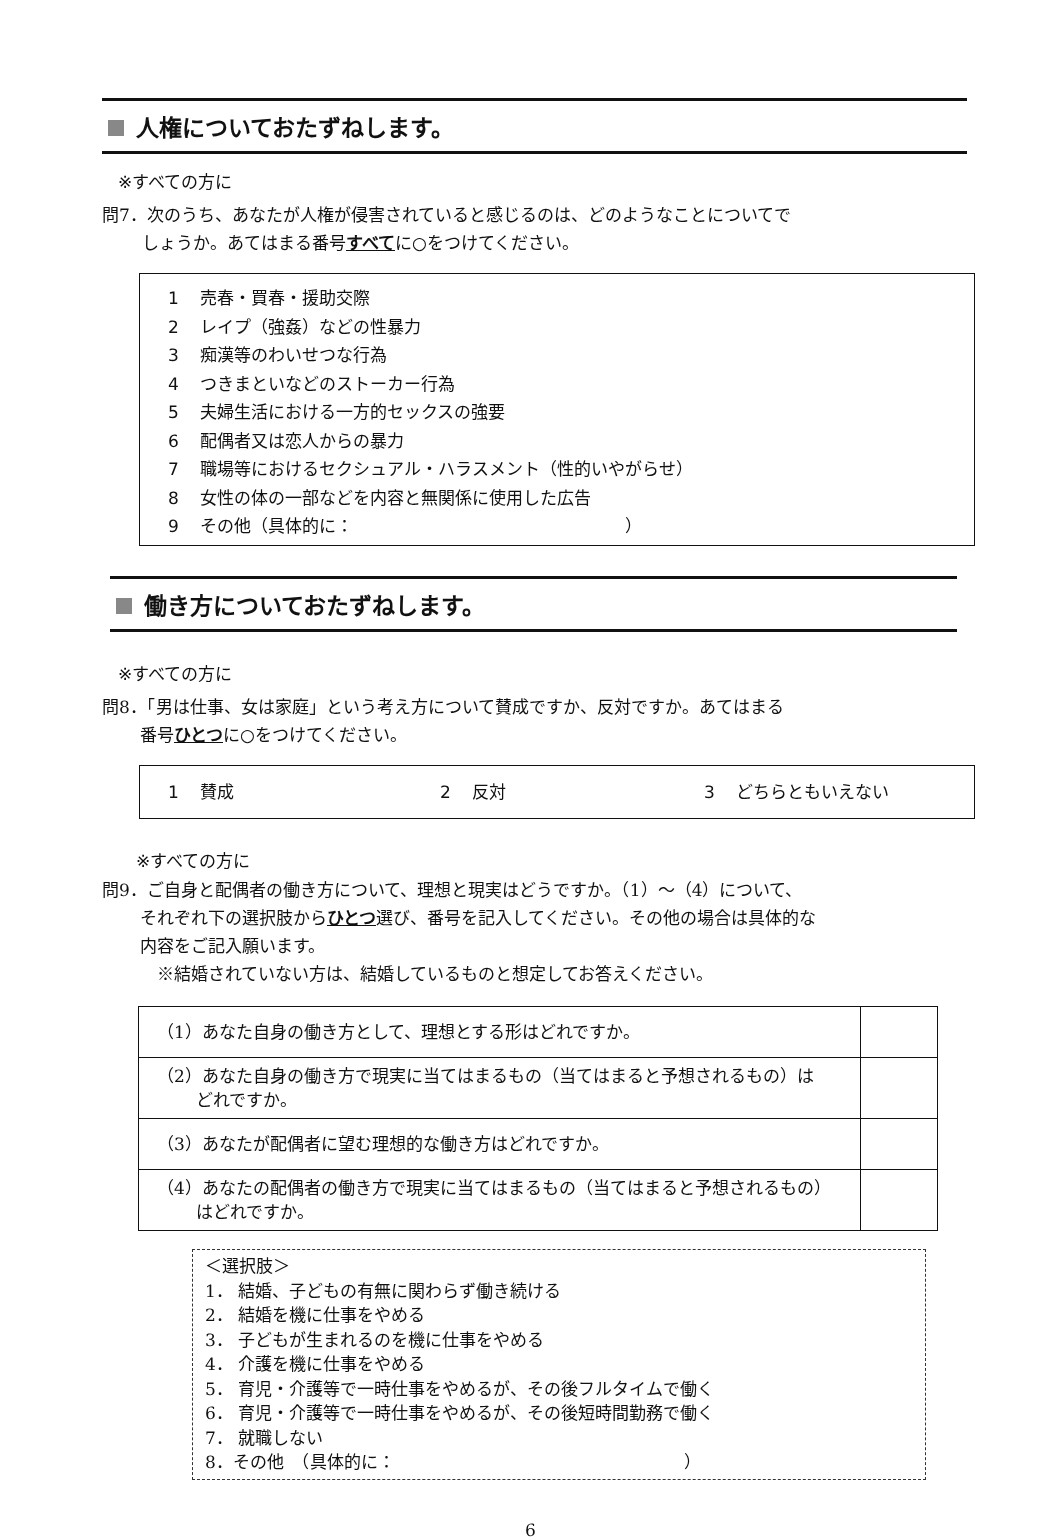人権についておたずねします。
※すべての方に
問7．次のうち、あなたが人権が侵害されていると感じるのは、どのようなことについてで
しょうか。あてはまる番号すべてに○をつけてください。
1 売春・買春・援助交際
2 レイプ（強姦）などの性暴力
3 痴漢等のわいせつな行為
4 つきまといなどのストーカー行為
5 夫婦生活における一方的セックスの強要
6 配偶者又は恋人からの暴力
7 職場等におけるセクシュアル・ハラスメント（性的いやがらせ）
8 女性の体の一部などを内容と無関係に使用した広告
9 その他（具体的に：　　　　　　　　　　　　　　　　）
働き方についておたずねします。
※すべての方に
問8．「男は仕事、女は家庭」という考え方について賛成ですか、反対ですか。あてはまる
番号ひとつに○をつけてください。
1 賛成 2 反対 3 どちらともいえない
※すべての方に
問9．ご自身と配偶者の働き方について、理想と現実はどうですか。（1）～（4）について、
それぞれ下の選択肢からひとつ選び、番号を記入してください。その他の場合は具体的な
内容をご記入願います。
　※結婚されていない方は、結婚しているものと想定してお答えください。
| （1）あなた自身の働き方として、理想とする形はどれですか。 | |
| （2）あなた自身の働き方で現実に当てはまるもの（当てはまると予想されるもの）は どれですか。 | |
| （3）あなたが配偶者に望む理想的な働き方はどれですか。 | |
| （4）あなたの配偶者の働き方で現実に当てはまるもの（当てはまると予想されるもの） はどれですか。 | |
＜選択肢＞
1． 結婚、子どもの有無に関わらず働き続ける
2． 結婚を機に仕事をやめる
3． 子どもが生まれるのを機に仕事をやめる
4． 介護を機に仕事をやめる
5． 育児・介護等で一時仕事をやめるが、その後フルタイムで働く
6． 育児・介護等で一時仕事をやめるが、その後短時間勤務で働く
7． 就職しない
8．その他　（具体的に：　　　　　　　　　　　　　　　　　）
6